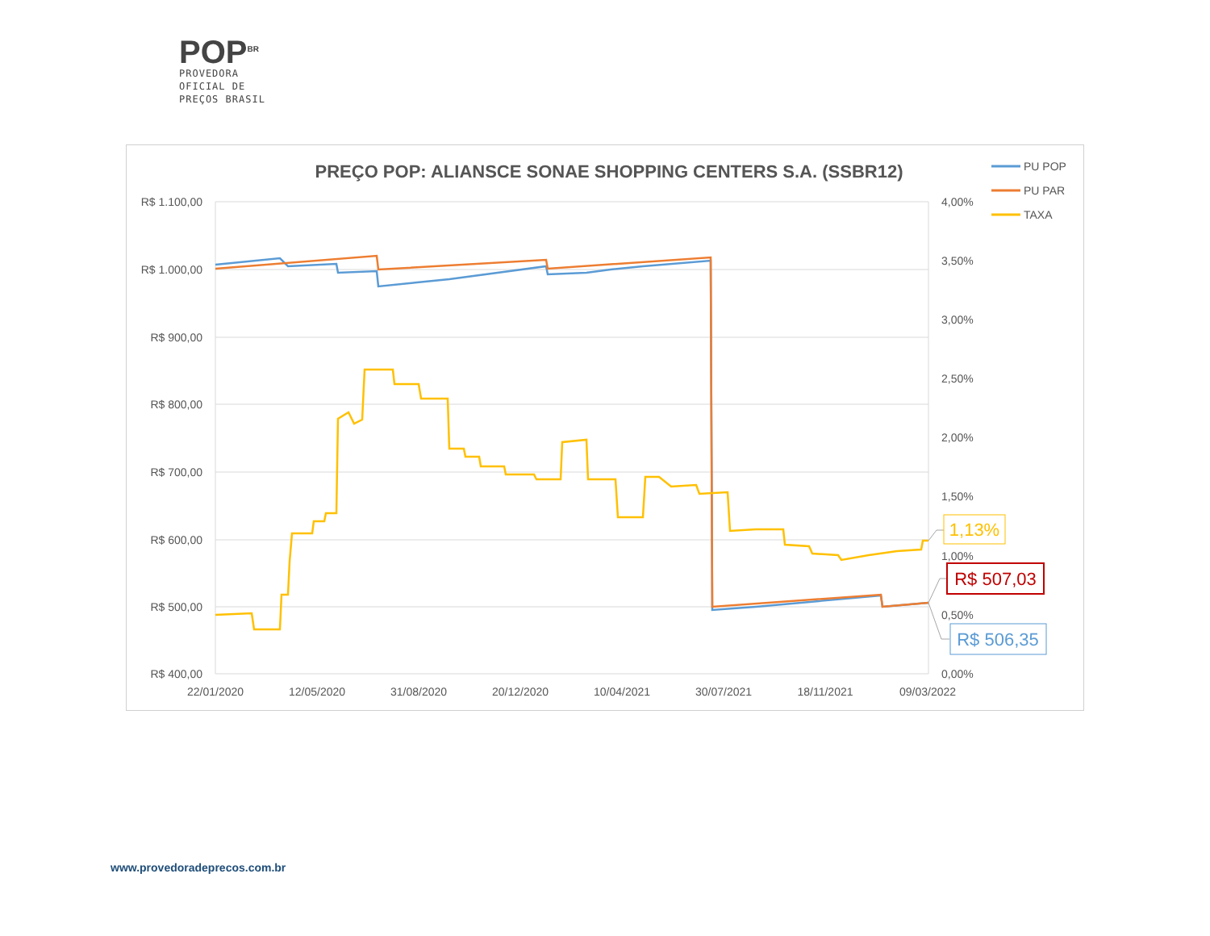POP<sup>BR</sup>
PROVEDORA
OFICIAL DE
PREÇOS BRASIL
PREÇO POP: ALIANSCE SONAE SHOPPING CENTERS S.A. (SSBR12)
PU POP
PU PAR
TAXA
R$ 1.100,00
R$ 1.000,00
R$ 900,00
R$ 800,00
R$ 700,00
R$ 600,00
R$ 500,00
R$ 400,00
4,00%
3,50%
3,00%
2,50%
2,00%
1,50%
1,00%
0,50%
0,00%
22/01/2020
12/05/2020
31/08/2020
20/12/2020
10/04/2021
30/07/2021
18/11/2021
09/03/2022
1,13%
R$ 507,03
R$ 506,35
www.provedoradeprecos.com.br